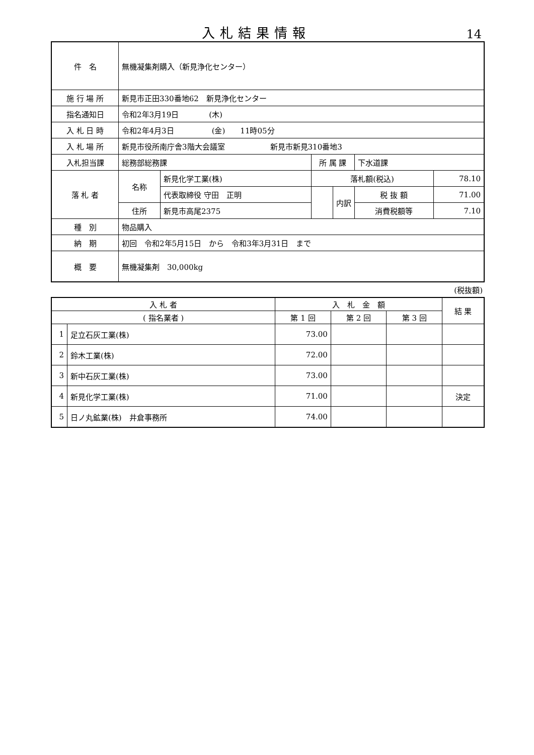入札結果情報
14
| 件 名 | 無機凝集剤購入（新見浄化センター） | | | | | |
| 施 行 場 所 | 新見市正田330番地62 新見浄化センター | | | | | |
| 指名通知日 | 令和2年3月19日 (木) | | | | | |
| 入 札 日 時 | 令和2年4月3日 (金) 11時05分 | | | | | |
| 入 札 場 所 | 新見市役所南庁舎3階大会議室 新見市新見310番地3 | | | | | |
| 入札担当課 | 総務部総務課 | | 所 属 課 | | 下水道課 | |
| 落 札 者 | 名称 | 新見化学工業(株) | 落札額(税込) | | | 78.10 |
| | | 代表取締役 守田 正明 | | 内訳 | 税 抜 額 | 71.00 |
| | 住所 | 新見市高尾2375 | | | 消費税額等 | 7.10 |
| 種 別 | 物品購入 | | | | | |
| 納 期 | 初回 令和2年5月15日 から 令和3年3月31日 まで | | | | | |
| 概 要 | 無機凝集剤 30,000kg | | | | | |
(税抜額)
| 入 札 者 | | 入 札 金 額 | | | 結 果 |
| --- | --- | --- | --- | --- | --- |
| ( 指名業者 ) | | 第 1 回 | 第 2 回 | 第 3 回 | |
| 1 | 足立石灰工業(株) | 73.00 | | | |
| 2 | 鈴木工業(株) | 72.00 | | | |
| 3 | 新中石灰工業(株) | 73.00 | | | |
| 4 | 新見化学工業(株) | 71.00 | | | 決定 |
| 5 | 日ノ丸鉱業(株) 井倉事務所 | 74.00 | | | |